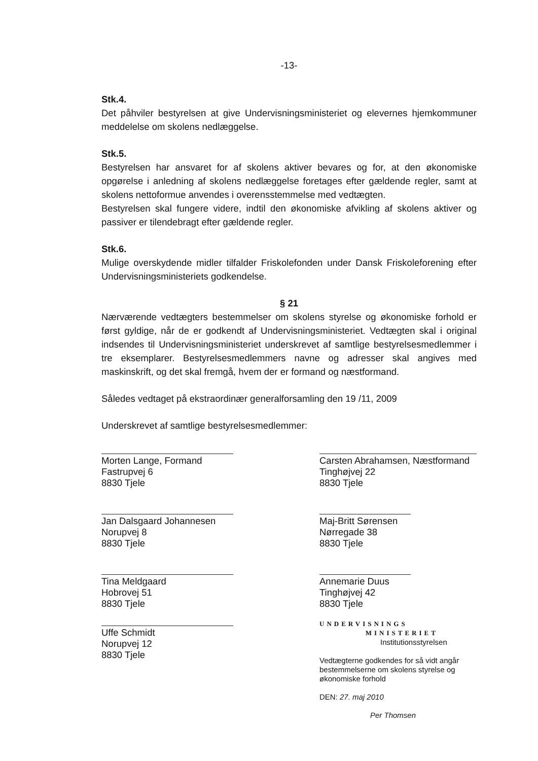-13-
Stk.4.
Det påhviler bestyrelsen at give Undervisningsministeriet og elevernes hjemkommuner meddelelse om skolens nedlæggelse.
Stk.5.
Bestyrelsen har ansvaret for af skolens aktiver bevares og for, at den økonomiske opgørelse i anledning af skolens nedlæggelse foretages efter gældende regler, samt at skolens nettoformue anvendes i overensstemmelse med vedtægten.
Bestyrelsen skal fungere videre, indtil den økonomiske afvikling af skolens aktiver og passiver er tilendebragt efter gældende regler.
Stk.6.
Mulige overskydende midler tilfalder Friskolefonden under Dansk Friskoleforening efter Undervisningsministeriets godkendelse.
§ 21
Nærværende vedtægters bestemmelser om skolens styrelse og økonomiske forhold er først gyldige, når de er godkendt af Undervisningsministeriet. Vedtægten skal i original indsendes til Undervisningsministeriet underskrevet af samtlige bestyrelsesmedlemmer i tre eksemplarer. Bestyrelsesmedlemmers navne og adresser skal angives med maskinskrift, og det skal fremgå, hvem der er formand og næstformand.
Således vedtaget på ekstraordinær generalforsamling den 19 /11, 2009
Underskrevet af samtlige bestyrelsesmedlemmer:
Morten Lange, Formand
Fastrupvej 6
8830 Tjele
Jan Dalsgaard Johannesen
Norupvej 8
8830 Tjele
Tina Meldgaard
Hobrovej 51
8830 Tjele
Uffe Schmidt
Norupvej 12
8830 Tjele
Carsten Abrahamsen, Næstformand
Tinghøjvej 22
8830 Tjele
Maj-Britt Sørensen
Nørregade 38
8830 Tjele
Annemarie Duus
Tinghøjvej 42
8830 Tjele
UNDERVISNINGS
MINISTERIET
Institutionsstyrelsen
Vedtægterne godkendes for så vidt angår bestemmelserne om skolens styrelse og økonomiske forhold
DEN: 27. maj 2010
Per Thomsen